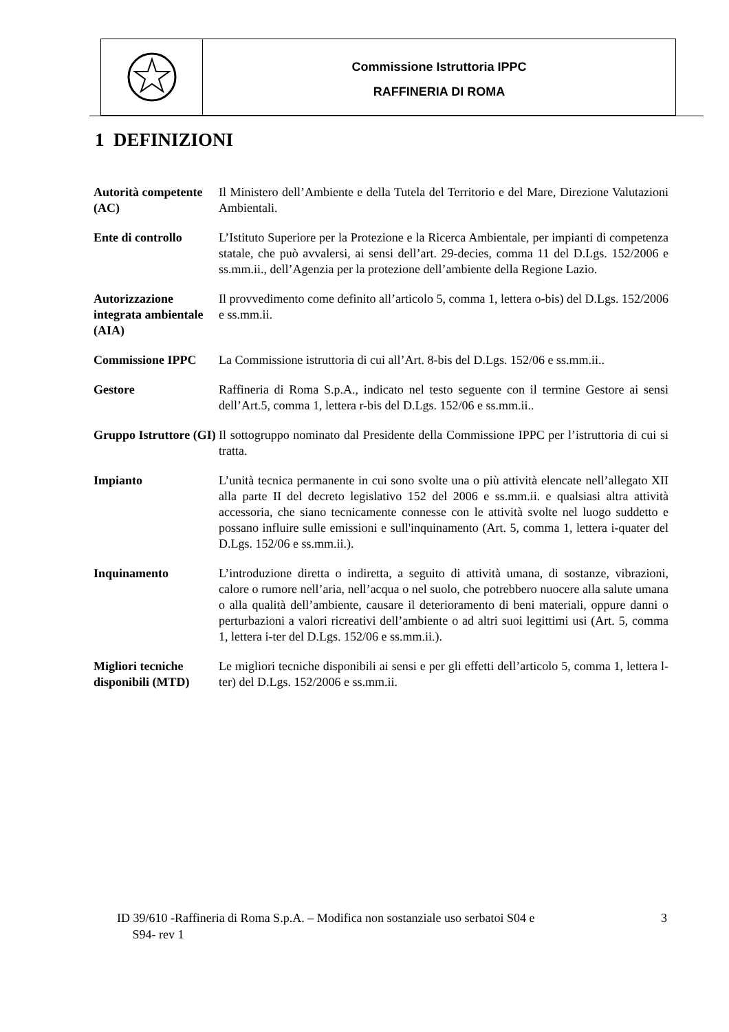Commissione Istruttoria IPPC
RAFFINERIA DI ROMA
1 DEFINIZIONI
| Autorità competente (AC) | Il Ministero dell’Ambiente e della Tutela del Territorio e del Mare, Direzione Valutazioni Ambientali. |
| Ente di controllo | L’Istituto Superiore per la Protezione e la Ricerca Ambientale, per impianti di competenza statale, che può avvalersi, ai sensi dell’art. 29-decies, comma 11 del D.Lgs. 152/2006 e ss.mm.ii., dell’Agenzia per la protezione dell’ambiente della Regione Lazio. |
| Autorizzazione integrata ambientale (AIA) | Il provvedimento come definito all’articolo 5, comma 1, lettera o-bis) del D.Lgs. 152/2006 e ss.mm.ii. |
| Commissione IPPC | La Commissione istruttoria di cui all’Art. 8-bis del D.Lgs. 152/06 e ss.mm.ii.. |
| Gestore | Raffineria di Roma S.p.A., indicato nel testo seguente con il termine Gestore ai sensi dell’Art.5, comma 1, lettera r-bis del D.Lgs. 152/06 e ss.mm.ii.. |
| Gruppo Istruttore (GI) | Il sottogruppo nominato dal Presidente della Commissione IPPC per l’istruttoria di cui si tratta. |
| Impianto | L’unità tecnica permanente in cui sono svolte una o più attività elencate nell’allegato XII alla parte II del decreto legislativo 152 del 2006 e ss.mm.ii. e qualsiasi altra attività accessoria, che siano tecnicamente connesse con le attività svolte nel luogo suddetto e possano influire sulle emissioni e sull'inquinamento (Art. 5, comma 1, lettera i-quater del D.Lgs. 152/06 e ss.mm.ii.). |
| Inquinamento | L’introduzione diretta o indiretta, a seguito di attività umana, di sostanze, vibrazioni, calore o rumore nell’aria, nell’acqua o nel suolo, che potrebbero nuocere alla salute umana o alla qualità dell’ambiente, causare il deterioramento di beni materiali, oppure danni o perturbazioni a valori ricreativi dell’ambiente o ad altri suoi legittimi usi (Art. 5, comma 1, lettera i-ter del D.Lgs. 152/06 e ss.mm.ii.). |
| Migliori tecniche disponibili (MTD) | Le migliori tecniche disponibili ai sensi e per gli effetti dell’articolo 5, comma 1, lettera l-ter) del D.Lgs. 152/2006 e ss.mm.ii. |
ID 39/610 -Raffineria di Roma S.p.A. – Modifica non sostanziale uso serbatoi S04 e
S94- rev 1
3